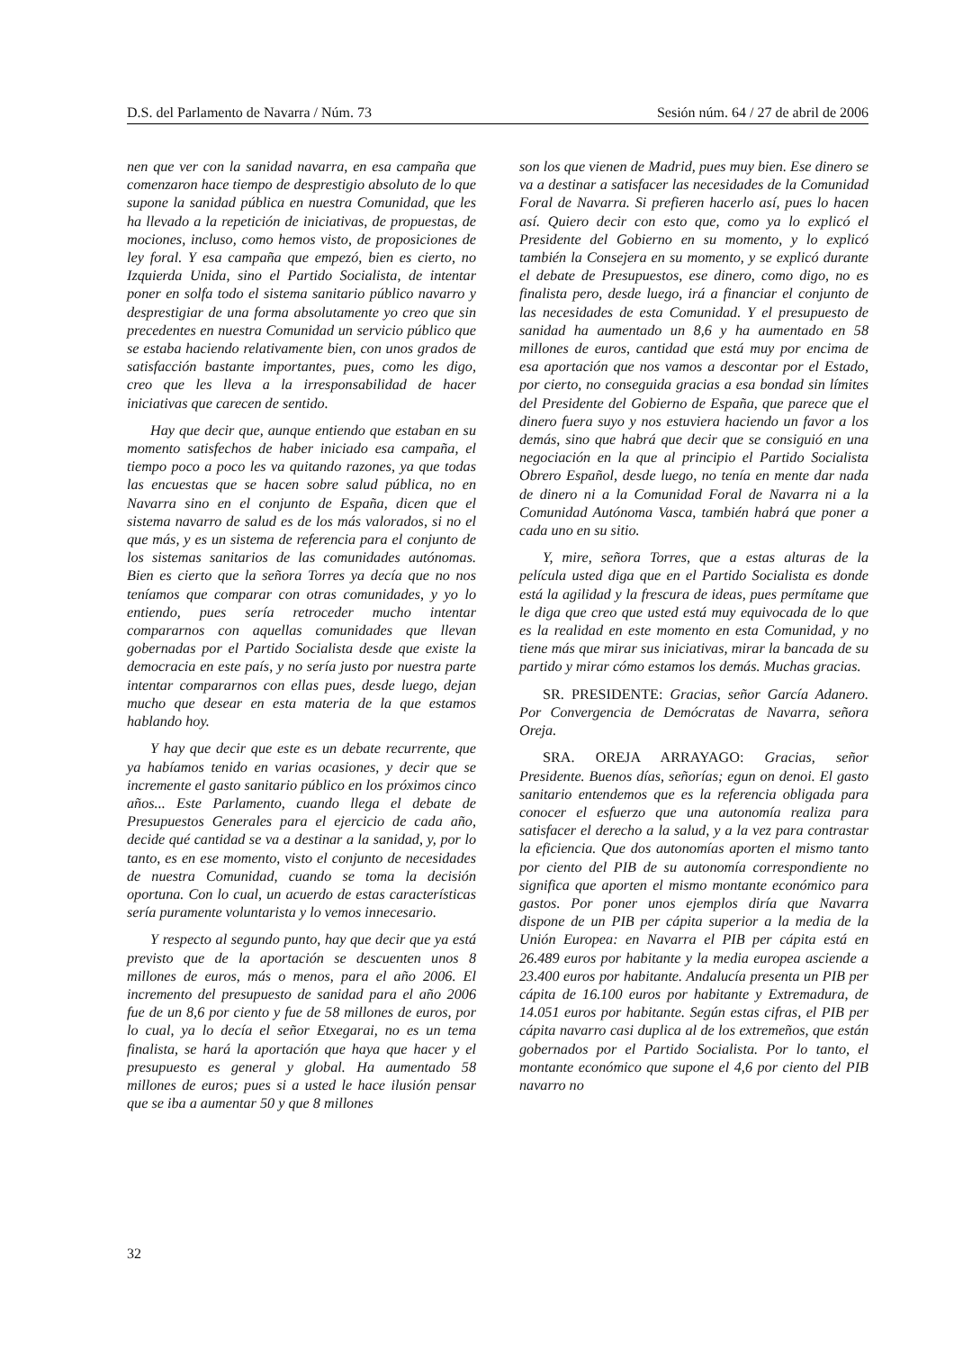D.S. del Parlamento de Navarra / Núm. 73 Sesión núm. 64 / 27 de abril de 2006
nen que ver con la sanidad navarra, en esa campaña que comenzaron hace tiempo de desprestigio absoluto de lo que supone la sanidad pública en nuestra Comunidad, que les ha llevado a la repetición de iniciativas, de propuestas, de mociones, incluso, como hemos visto, de proposiciones de ley foral. Y esa campaña que empezó, bien es cierto, no Izquierda Unida, sino el Partido Socialista, de intentar poner en solfa todo el sistema sanitario público navarro y desprestigiar de una forma absolutamente yo creo que sin precedentes en nuestra Comunidad un servicio público que se estaba haciendo relativamente bien, con unos grados de satisfacción bastante importantes, pues, como les digo, creo que les lleva a la irresponsabilidad de hacer iniciativas que carecen de sentido.
Hay que decir que, aunque entiendo que estaban en su momento satisfechos de haber iniciado esa campaña, el tiempo poco a poco les va quitando razones, ya que todas las encuestas que se hacen sobre salud pública, no en Navarra sino en el conjunto de España, dicen que el sistema navarro de salud es de los más valorados, si no el que más, y es un sistema de referencia para el conjunto de los sistemas sanitarios de las comunidades autónomas. Bien es cierto que la señora Torres ya decía que no nos teníamos que comparar con otras comunidades, y yo lo entiendo, pues sería retroceder mucho intentar compararnos con aquellas comunidades que llevan gobernadas por el Partido Socialista desde que existe la democracia en este país, y no sería justo por nuestra parte intentar compararnos con ellas pues, desde luego, dejan mucho que desear en esta materia de la que estamos hablando hoy.
Y hay que decir que este es un debate recurrente, que ya habíamos tenido en varias ocasiones, y decir que se incremente el gasto sanitario público en los próximos cinco años... Este Parlamento, cuando llega el debate de Presupuestos Generales para el ejercicio de cada año, decide qué cantidad se va a destinar a la sanidad, y, por lo tanto, es en ese momento, visto el conjunto de necesidades de nuestra Comunidad, cuando se toma la decisión oportuna. Con lo cual, un acuerdo de estas características sería puramente voluntarista y lo vemos innecesario.
Y respecto al segundo punto, hay que decir que ya está previsto que de la aportación se descuenten unos 8 millones de euros, más o menos, para el año 2006. El incremento del presupuesto de sanidad para el año 2006 fue de un 8,6 por ciento y fue de 58 millones de euros, por lo cual, ya lo decía el señor Etxegarai, no es un tema finalista, se hará la aportación que haya que hacer y el presupuesto es general y global. Ha aumentado 58 millones de euros; pues si a usted le hace ilusión pensar que se iba a aumentar 50 y que 8 millones
son los que vienen de Madrid, pues muy bien. Ese dinero se va a destinar a satisfacer las necesidades de la Comunidad Foral de Navarra. Si prefieren hacerlo así, pues lo hacen así. Quiero decir con esto que, como ya lo explicó el Presidente del Gobierno en su momento, y lo explicó también la Consejera en su momento, y se explicó durante el debate de Presupuestos, ese dinero, como digo, no es finalista pero, desde luego, irá a financiar el conjunto de las necesidades de esta Comunidad. Y el presupuesto de sanidad ha aumentado un 8,6 y ha aumentado en 58 millones de euros, cantidad que está muy por encima de esa aportación que nos vamos a descontar por el Estado, por cierto, no conseguida gracias a esa bondad sin límites del Presidente del Gobierno de España, que parece que el dinero fuera suyo y nos estuviera haciendo un favor a los demás, sino que habrá que decir que se consiguió en una negociación en la que al principio el Partido Socialista Obrero Español, desde luego, no tenía en mente dar nada de dinero ni a la Comunidad Foral de Navarra ni a la Comunidad Autónoma Vasca, también habrá que poner a cada uno en su sitio.
Y, mire, señora Torres, que a estas alturas de la película usted diga que en el Partido Socialista es donde está la agilidad y la frescura de ideas, pues permítame que le diga que creo que usted está muy equivocada de lo que es la realidad en este momento en esta Comunidad, y no tiene más que mirar sus iniciativas, mirar la bancada de su partido y mirar cómo estamos los demás. Muchas gracias.
SR. PRESIDENTE: Gracias, señor García Adanero. Por Convergencia de Demócratas de Navarra, señora Oreja.
SRA. OREJA ARRAYAGO: Gracias, señor Presidente. Buenos días, señorías; egun on denoi. El gasto sanitario entendemos que es la referencia obligada para conocer el esfuerzo que una autonomía realiza para satisfacer el derecho a la salud, y a la vez para contrastar la eficiencia. Que dos autonomías aporten el mismo tanto por ciento del PIB de su autonomía correspondiente no significa que aporten el mismo montante económico para gastos. Por poner unos ejemplos diría que Navarra dispone de un PIB per cápita superior a la media de la Unión Europea: en Navarra el PIB per cápita está en 26.489 euros por habitante y la media europea asciende a 23.400 euros por habitante. Andalucía presenta un PIB per cápita de 16.100 euros por habitante y Extremadura, de 14.051 euros por habitante. Según estas cifras, el PIB per cápita navarro casi duplica al de los extremeños, que están gobernados por el Partido Socialista. Por lo tanto, el montante económico que supone el 4,6 por ciento del PIB navarro no
32